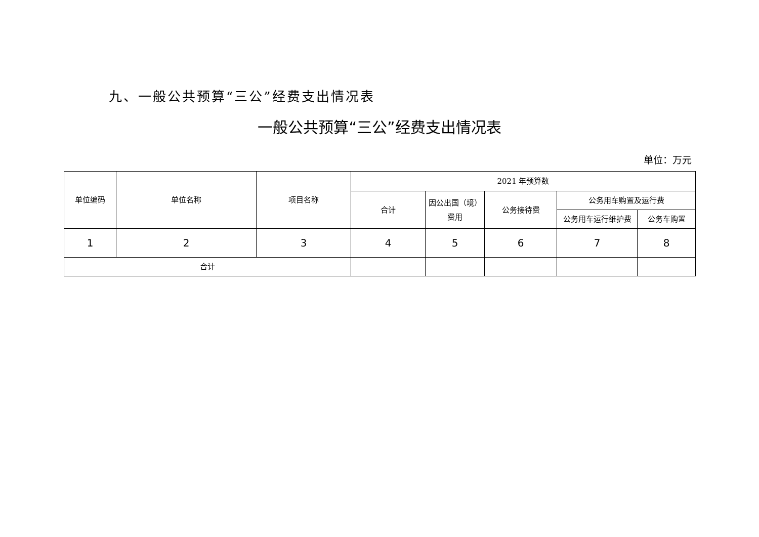九、一般公共预算“三公”经费支出情况表
一般公共预算“三公”经费支出情况表
单位：万元
| 单位编码 | 单位名称 | 项目名称 | 2021 年预算数 | | | | |
| --- | --- | --- | --- | --- | --- | --- | --- |
| | | | 合计 | 因公出国（境）费用 | 公务接待费 | 公务用车购置及运行费 | |
| | | | | | | 公务用车运行维护费 | 公务车购置 |
| 1 | 2 | 3 | 4 | 5 | 6 | 7 | 8 |
| 合计 | | | | | | | |